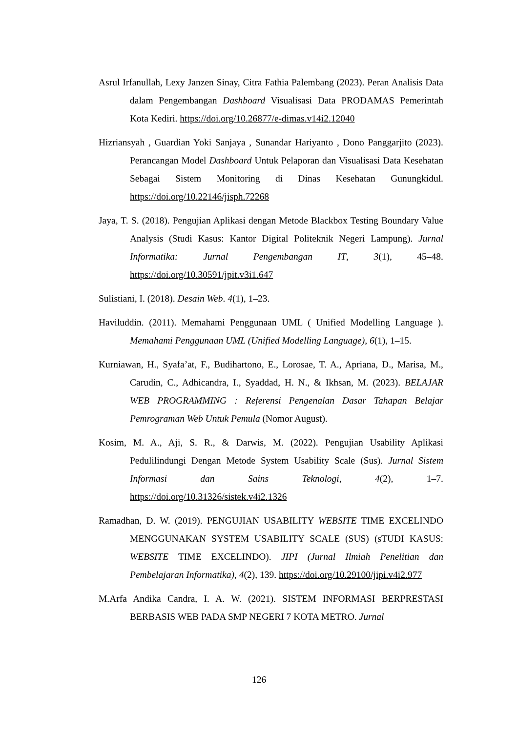Asrul Irfanullah, Lexy Janzen Sinay, Citra Fathia Palembang (2023). Peran Analisis Data dalam Pengembangan Dashboard Visualisasi Data PRODAMAS Pemerintah Kota Kediri. https://doi.org/10.26877/e-dimas.v14i2.12040
Hizriansyah , Guardian Yoki Sanjaya , Sunandar Hariyanto , Dono Panggarjito (2023). Perancangan Model Dashboard Untuk Pelaporan dan Visualisasi Data Kesehatan Sebagai Sistem Monitoring di Dinas Kesehatan Gunungkidul. https://doi.org/10.22146/jisph.72268
Jaya, T. S. (2018). Pengujian Aplikasi dengan Metode Blackbox Testing Boundary Value Analysis (Studi Kasus: Kantor Digital Politeknik Negeri Lampung). Jurnal Informatika: Jurnal Pengembangan IT, 3(1), 45–48. https://doi.org/10.30591/jpit.v3i1.647
Sulistiani, I. (2018). Desain Web. 4(1), 1–23.
Haviluddin. (2011). Memahami Penggunaan UML ( Unified Modelling Language ). Memahami Penggunaan UML (Unified Modelling Language), 6(1), 1–15.
Kurniawan, H., Syafa’at, F., Budihartono, E., Lorosae, T. A., Apriana, D., Marisa, M., Carudin, C., Adhicandra, I., Syaddad, H. N., & Ikhsan, M. (2023). BELAJAR WEB PROGRAMMING : Referensi Pengenalan Dasar Tahapan Belajar Pemrograman Web Untuk Pemula (Nomor August).
Kosim, M. A., Aji, S. R., & Darwis, M. (2022). Pengujian Usability Aplikasi Pedulilindungi Dengan Metode System Usability Scale (Sus). Jurnal Sistem Informasi dan Sains Teknologi, 4(2), 1–7. https://doi.org/10.31326/sistek.v4i2.1326
Ramadhan, D. W. (2019). PENGUJIAN USABILITY WEBSITE TIME EXCELINDO MENGGUNAKAN SYSTEM USABILITY SCALE (SUS) (sTUDI KASUS: WEBSITE TIME EXCELINDO). JIPI (Jurnal Ilmiah Penelitian dan Pembelajaran Informatika), 4(2), 139. https://doi.org/10.29100/jipi.v4i2.977
M.Arfa Andika Candra, I. A. W. (2021). SISTEM INFORMASI BERPRESTASI BERBASIS WEB PADA SMP NEGERI 7 KOTA METRO. Jurnal
126